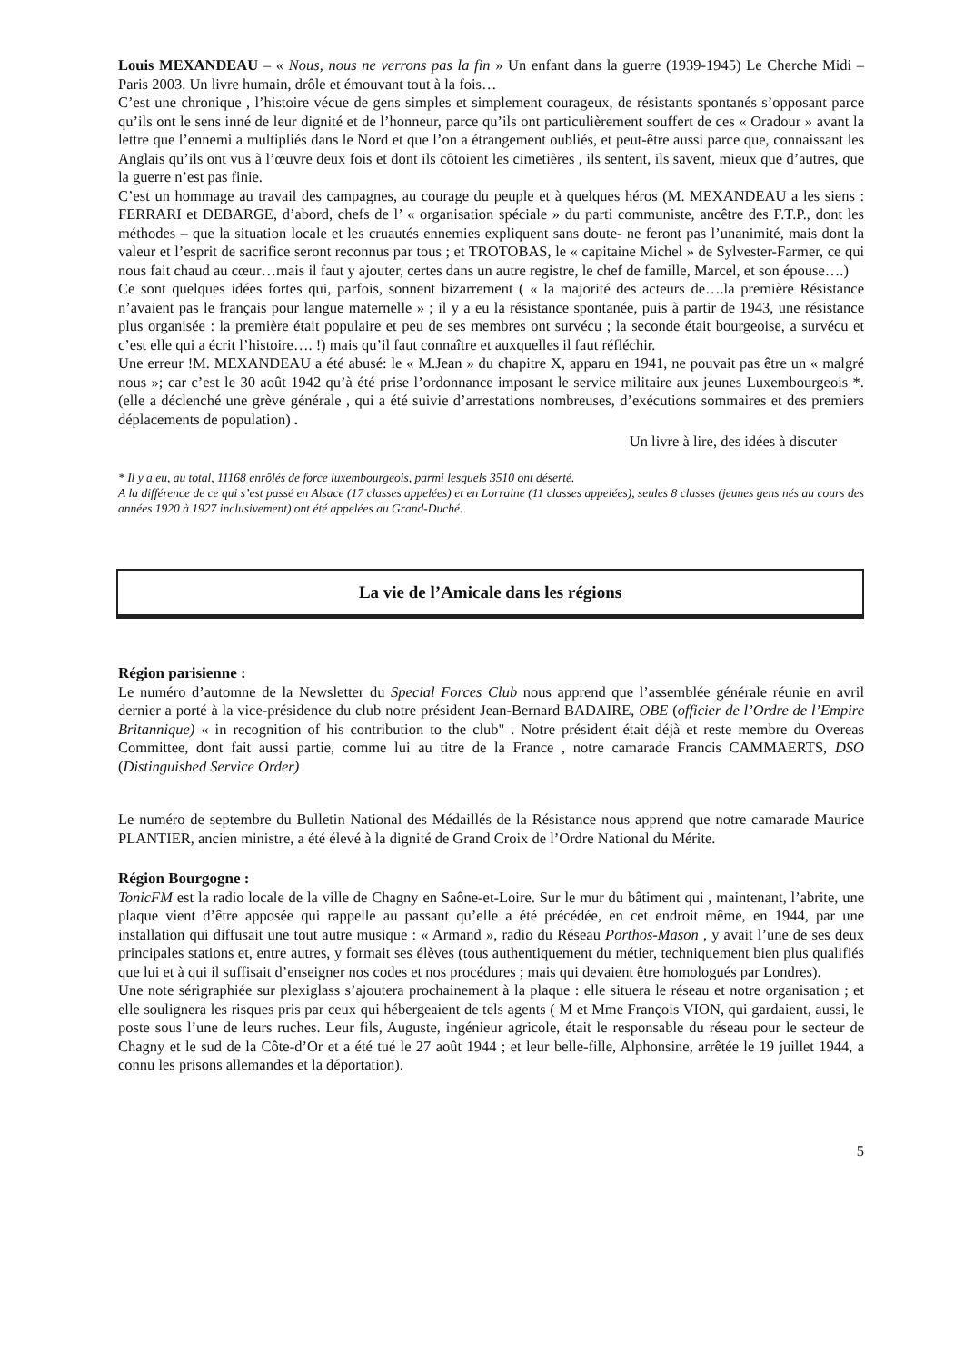Louis MEXANDEAU – « Nous, nous ne verrons pas la fin » Un enfant dans la guerre (1939-1945) Le Cherche Midi –Paris 2003. Un livre humain, drôle et émouvant tout à la fois…
C’est une chronique , l’histoire vécue de gens simples et simplement courageux, de résistants spontanés s’opposant parce qu’ils ont le sens inné de leur dignité et de l’honneur, parce qu’ils ont particulièrement souffert de ces « Oradour » avant la lettre que l’ennemi a multipliés dans le Nord et que l’on a étrangement oubliés, et peut-être aussi parce que, connaissant les Anglais qu’ils ont vus à l’œuvre deux fois et dont ils côtoient les cimetières , ils sentent, ils savent, mieux que d’autres, que la guerre n’est pas finie.
C’est un hommage au travail des campagnes, au courage du peuple et à quelques héros (M. MEXANDEAU a les siens : FERRARI et DEBARGE, d’abord, chefs de l’ « organisation spéciale » du parti communiste, ancêtre des F.T.P., dont les méthodes – que la situation locale et les cruautés ennemies expliquent sans doute- ne feront pas l’unanimité, mais dont la valeur et l’esprit de sacrifice seront reconnus par tous ; et TROTOBAS, le « capitaine Michel » de Sylvester-Farmer, ce qui nous fait chaud au cœur…mais il faut y ajouter, certes dans un autre registre, le chef de famille, Marcel, et son épouse….)
Ce sont quelques idées fortes qui, parfois, sonnent bizarrement ( « la majorité des acteurs de….la première Résistance n’avaient pas le français pour langue maternelle » ; il y a eu la résistance spontanée, puis à partir de 1943, une résistance plus organisée : la première était populaire et peu de ses membres ont survécu ; la seconde était bourgeoise, a survécu et c’est elle qui a écrit l’histoire…. !) mais qu’il faut connaître et auxquelles il faut réfléchir.
Une erreur !M. MEXANDEAU a été abusé: le « M.Jean » du chapitre X, apparu en 1941, ne pouvait pas être un « malgré nous »; car c’est le 30 août 1942 qu’à été prise l’ordonnance imposant le service militaire aux jeunes Luxembourgeois *.(elle a déclenché une grève générale , qui a été suivie d’arrestations nombreuses, d’exécutions sommaires et des premiers déplacements de population) .
Un livre à lire, des idées à discuter
* Il y a eu, au total, 11168 enrôlés de force luxembourgeois, parmi lesquels 3510 ont déserté.
A la différence de ce qui s’est passé en Alsace (17 classes appelées) et en Lorraine (11 classes appelées), seules 8 classes (jeunes gens nés au cours des années 1920 à 1927 inclusivement) ont été appelées au Grand-Duché.
La vie de l’Amicale dans les régions
Région parisienne :
Le numéro d’automne de la Newsletter du Special Forces Club nous apprend que l’assemblée générale réunie en avril dernier a porté à la vice-présidence du club notre président Jean-Bernard BADAIRE, OBE (officier de l’Ordre de l’Empire Britannique) « in recognition of his contribution to the club" . Notre président était déjà et reste membre du Overeas Committee, dont fait aussi partie, comme lui au titre de la France , notre camarade Francis CAMMAERTS, DSO (Distinguished Service Order)
Le numéro de septembre du Bulletin National des Médaillés de la Résistance nous apprend que notre camarade Maurice PLANTIER, ancien ministre, a été élevé à la dignité de Grand Croix de l’Ordre National du Mérite.
Région Bourgogne :
TonicFM est la radio locale de la ville de Chagny en Saône-et-Loire. Sur le mur du bâtiment qui , maintenant, l’abrite, une plaque vient d’être apposée qui rappelle au passant qu’elle a été précédée, en cet endroit même, en 1944, par une installation qui diffusait une tout autre musique : « Armand », radio du Réseau Porthos-Mason , y avait l’une de ses deux principales stations et, entre autres, y formait ses élèves (tous authentiquement du métier, techniquement bien plus qualifiés que lui et à qui il suffisait d’enseigner nos codes et nos procédures ; mais qui devaient être homologués par Londres).
Une note sérigraphiée sur plexiglass s’ajoutera prochainement à la plaque : elle situera le réseau et notre organisation ; et elle soulignera les risques pris par ceux qui hébergeaient de tels agents ( M et Mme François VION, qui gardaient, aussi, le poste sous l’une de leurs ruches. Leur fils, Auguste, ingénieur agricole, était le responsable du réseau pour le secteur de Chagny et le sud de la Côte-d’Or et a été tué le 27 août 1944 ; et leur belle-fille, Alphonsine, arrêtée le 19 juillet 1944, a connu les prisons allemandes et la déportation).
5